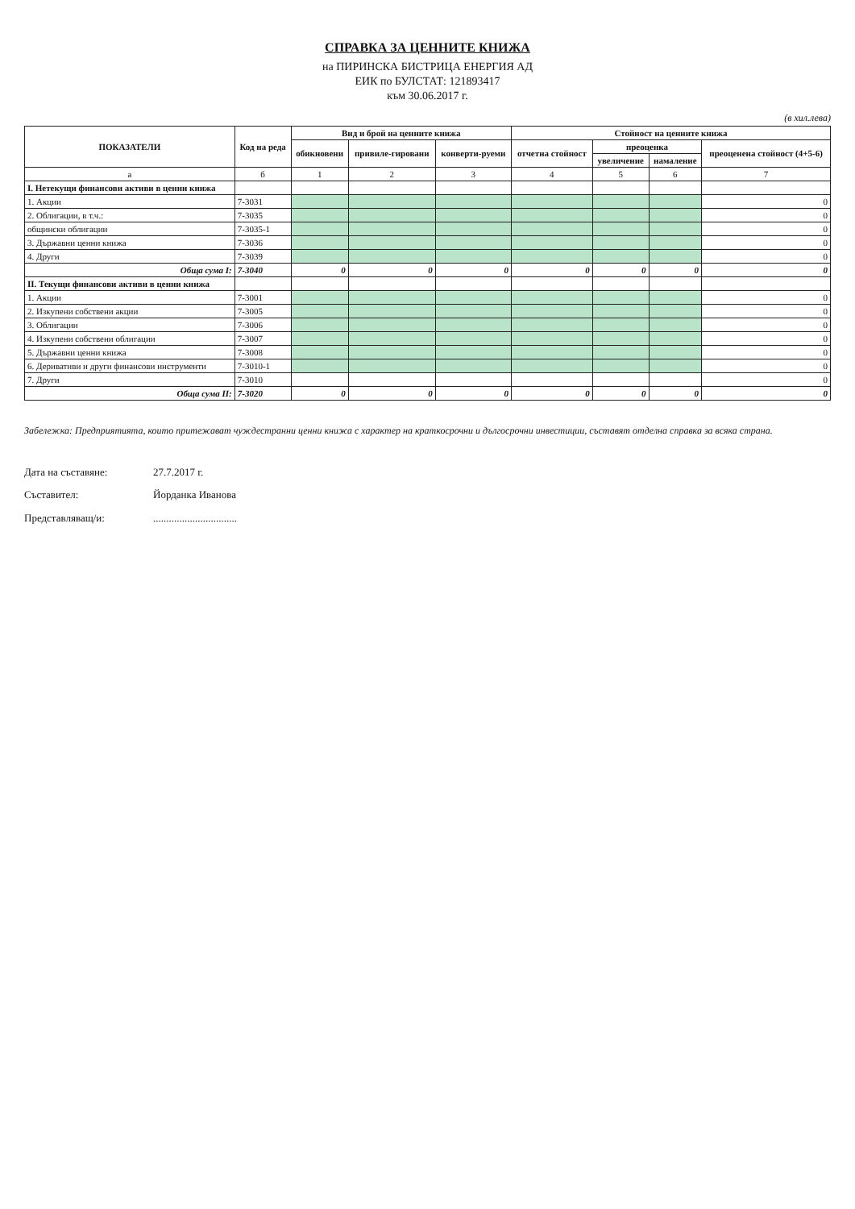СПРАВКА ЗА ЦЕННИТЕ КНИЖА
на ПИРИНСКА БИСТРИЦА ЕНЕРГИЯ АД
ЕИК по БУЛСТАТ: 121893417
към 30.06.2017 г.
(в хил.лева)
| ПОКАЗАТЕЛИ | Код на реда | Вид и брой на ценните книжа | | | Стойност на ценните книжа | | | |
| --- | --- | --- | --- | --- | --- | --- | --- | --- |
| | | обикновени | привиле-гировани | конверти-руеми | отчетна стойност | преоценка | | преоценена стойност (4+5-6) |
| | | | | | | увеличение | намаление | |
| а | б | 1 | 2 | 3 | 4 | 5 | 6 | 7 |
| I. Нетекущи финансови активи в ценни книжа | | | | | | | | |
| 1. Акции | 7-3031 | | | | | | | 0 |
| 2. Облигации, в т.ч.: | 7-3035 | | | | | | | 0 |
| общински облигации | 7-3035-1 | | | | | | | 0 |
| 3. Държавни ценни книжа | 7-3036 | | | | | | | 0 |
| 4. Други | 7-3039 | | | | | | | 0 |
| Обща сума I: | 7-3040 | 0 | 0 | 0 | 0 | 0 | 0 | 0 |
| II. Текущи финансови активи в ценни книжа | | | | | | | | |
| 1. Акции | 7-3001 | | | | | | | 0 |
| 2. Изкупени собствени акции | 7-3005 | | | | | | | 0 |
| 3. Облигации | 7-3006 | | | | | | | 0 |
| 4. Изкупени собствени облигации | 7-3007 | | | | | | | 0 |
| 5. Държавни ценни книжа | 7-3008 | | | | | | | 0 |
| 6. Деривативи и други финансови инструменти | 7-3010-1 | | | | | | | 0 |
| 7. Други | 7-3010 | | | | | | | 0 |
| Обща сума II: | 7-3020 | 0 | 0 | 0 | 0 | 0 | 0 | 0 |
Забележка: Предприятията, които притежават чуждестранни ценни книжа с характер на краткосрочни и дългосрочни инвестиции, съставят отделна справка за всяка страна.
Дата на съставяне: 27.7.2017 г.
Съставител: Йорданка Иванова
Представляващ/и:................................